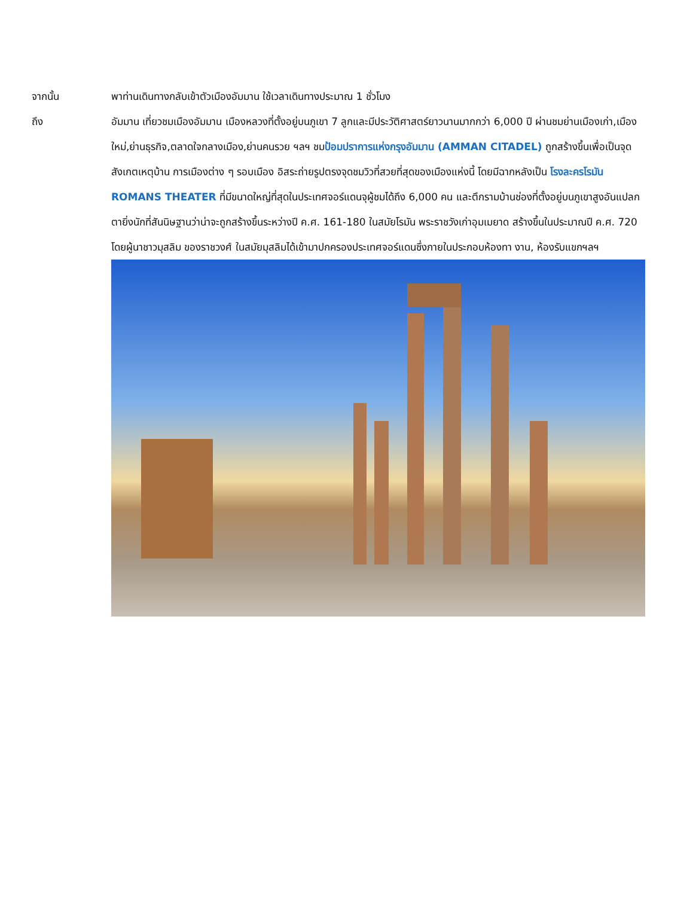จากนั้น พาท่านเดินทางกลับเข้าตัวเมืองอัมมาน ใช้เวลาเดินทางประมาณ 1 ชั่วโมง
ถึง อัมมาน เที่ยวชมเมืองอัมมาน เมืองหลวงที่ตั้งอยู่บนภูเขา 7 ลูกและมีประวัติศาสตร์ยาวนานมากกว่า 6,000 ปี ผ่านชมย่านเมืองเก่า,เมืองใหม่,ย่านธุรกิจ,ตลาดใจกลางเมือง,ย่านคนรวย ฯลฯ ชมป้อมปราการแห่งกรุงอัมมาน (AMMAN CITADEL) ถูกสร้างขึ้นเพื่อเป็นจุดสังเกตเหตุบ้าน การเมืองต่าง ๆ รอบเมือง อิสระถ่ายรูปตรงจุดชมวิวที่สวยที่สุดของเมืองแห่งนี้ โดยมีฉากหลังเป็น โรงละครโรมัน ROMANS THEATER ที่มีขนาดใหญ่ที่สุดในประเทศจอร์แดนจุผู้ชมได้ถึง 6,000 คน และตึกรามบ้านช่องที่ตั้งอยู่บนภูเขาสูงอันแปลกตายิ่งนักที่สันนิษฐานว่าน่าจะถูกสร้างขึ้นระหว่างปี ค.ศ. 161-180 ในสมัยโรมัน พระราชวังเก่าอุมเมยาด สร้างขึ้นในประมาณปี ค.ศ. 720 โดยผู้นาชาวมุสลิม ของราชวงศ์ ในสมัยมุสลิมได้เข้ามาปกครองประเทศจอร์แดนซึ่งภายในประกอบห้องทา งาน, ห้องรับแขกฯลฯ